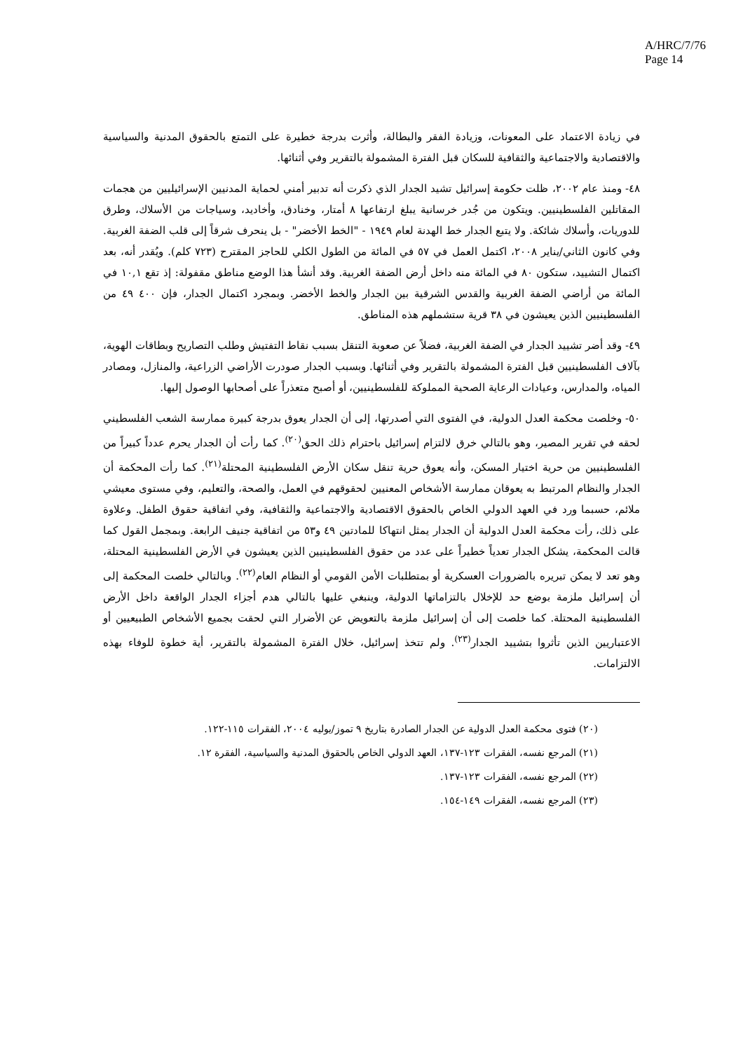A/HRC/7/76
Page 14
في زيادة الاعتماد على المعونات، وزيادة الفقر والبطالة، وأثرت بدرجة خطيرة على التمتع بالحقوق المدنية والسياسية والاقتصادية والاجتماعية والثقافية للسكان قبل الفترة المشمولة بالتقرير وفي أثنائها.
٤٨- ومنذ عام ٢٠٠٢، ظلت حكومة إسرائيل تشيد الجدار الذي ذكرت أنه تدبير أمني لحماية المدنيين الإسرائيليين من هجمات المقاتلين الفلسطينيين. ويتكون من جُدر خرسانية يبلغ ارتفاعها ٨ أمتار، وخنادق، وأخاديد، وسياجات من الأسلاك، وطرق للدوريات، وأسلاك شائكة. ولا يتبع الجدار خط الهدنة لعام ١٩٤٩ - "الخط الأخضر" - بل ينحرف شرقاً إلى قلب الضفة الغربية. وفي كانون الثاني/يناير ٢٠٠٨، اكتمل العمل في ٥٧ في المائة من الطول الكلي للحاجز المقترح (٧٢٣ كلم). ويُقدر أنه، بعد اكتمال التشييد، ستكون ٨٠ في المائة منه داخل أرض الضفة الغربية. وقد أنشأ هذا الوضع مناطق مقفولة: إذ تقع ١٠,١ في المائة من أراضي الضفة الغربية والقدس الشرقية بين الجدار والخط الأخضر. وبمجرد اكتمال الجدار، فإن ٤٠٠ ٤٩ من الفلسطينيين الذين يعيشون في ٣٨ قرية ستشملهم هذه المناطق.
٤٩- وقد أضر تشييد الجدار في الضفة الغربية، فضلاً عن صعوبة التنقل بسبب نقاط التفتيش وطلب التصاريح وبطاقات الهوية، بآلاف الفلسطينيين قبل الفترة المشمولة بالتقرير وفي أثنائها. وبسبب الجدار صودرت الأراضي الزراعية، والمنازل، ومصادر المياه، والمدارس، وعيادات الرعاية الصحية المملوكة للفلسطينيين، أو أصبح متعذراً على أصحابها الوصول إليها.
٥٠- وخلصت محكمة العدل الدولية، في الفتوى التي أصدرتها، إلى أن الجدار يعوق بدرجة كبيرة ممارسة الشعب الفلسطيني لحقه في تقرير المصير، وهو بالتالي خرق لالتزام إسرائيل باحترام ذلك الحق<sup>(٢٠)</sup>. كما رأت أن الجدار يحرم عدداً كبيراً من الفلسطينيين من حرية اختيار المسكن، وأنه يعوق حرية تنقل سكان الأرض الفلسطينية المحتلة<sup>(٢١)</sup>. كما رأت المحكمة أن الجدار والنظام المرتبط به يعوقان ممارسة الأشخاص المعنيين لحقوقهم في العمل، والصحة، والتعليم، وفي مستوى معيشي ملائم، حسبما ورد في العهد الدولي الخاص بالحقوق الاقتصادية والاجتماعية والثقافية، وفي اتفاقية حقوق الطفل. وعلاوة على ذلك، رأت محكمة العدل الدولية أن الجدار يمثل انتهاكا للمادتين ٤٩ و٥٣ من اتفاقية جنيف الرابعة. وبمجمل القول كما قالت المحكمة، يشكل الجدار تعدياً خطيراً على عدد من حقوق الفلسطينيين الذين يعيشون في الأرض الفلسطينية المحتلة، وهو تعد لا يمكن تبريره بالضرورات العسكرية أو بمتطلبات الأمن القومي أو النظام العام<sup>(٢٢)</sup>. وبالتالي خلصت المحكمة إلى أن إسرائيل ملزمة بوضع حد للإخلال بالتزاماتها الدولية، وينبغي عليها بالتالي هدم أجزاء الجدار الواقعة داخل الأرض الفلسطينية المحتلة. كما خلصت إلى أن إسرائيل ملزمة بالتعويض عن الأضرار التي لحقت بجميع الأشخاص الطبيعيين أو الاعتباريين الذين تأثروا بتشييد الجدار<sup>(٢٣)</sup>. ولم تتخذ إسرائيل، خلال الفترة المشمولة بالتقرير، أية خطوة للوفاء بهذه الالتزامات.
(٢٠) فتوى محكمة العدل الدولية عن الجدار الصادرة بتاريخ ٩ تموز/يوليه ٢٠٠٤، الفقرات ١١٥-١٢٢.
(٢١) المرجع نفسه، الفقرات ١٢٣-١٣٧، العهد الدولي الخاص بالحقوق المدنية والسياسية، الفقرة ١٢.
(٢٢) المرجع نفسه، الفقرات ١٢٣-١٣٧.
(٢٣) المرجع نفسه، الفقرات ١٤٩-١٥٤.